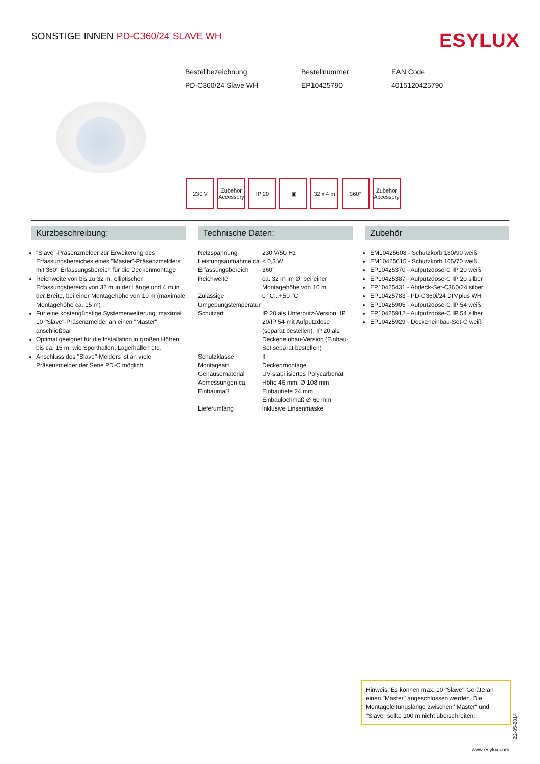SONSTIGE INNEN PD-C360/24 SLAVE WH
ESYLUX
Bestellbezeichnung
PD-C360/24 Slave WH
Bestellnummer
EP10425790
EAN Code
4015120425790
230 V Zubehör Accessory
IP 20 ▣ 32 x 4 m
360° Zubehör Accessory
Kurzbeschreibung:
"Slave"-Präsenzmelder zur Erweiterung des Erfassungsbereiches eines "Master"-Präsenzmelders mit 360° Erfassungsbereich für die Deckenmontage
Reichweite von bis zu 32 m, elliptischer Erfassungsbereich von 32 m in der Länge und 4 m in der Breite, bei einer Montagehöhe von 10 m (maximale Montagehöhe ca. 15 m)
Für eine kostengünstige Systemerweiterung, maximal 10 "Slave"-Präsenzmelder an einen "Master" anschließbar
Optimal geeignet für die Installation in großen Höhen bis ca. 15 m, wie Sporthallen, Lagerhallen etc.
Anschluss des "Slave"-Melders ist an viele Präsenzmelder der Serie PD-C möglich
Technische Daten:
| Netzspannung | 230 V/50 Hz |
| Leistungsaufnahme ca. | < 0,3 W |
| Erfassungsbereich | 360° |
| Reichweite | ca. 32 m im Ø, bei einer Montagehöhe von 10 m |
| Zulässige Umgebungstemperatur | 0 °C...+50 °C |
| Schutzart | IP 20 als Unterputz-Version, IP 20/IP 54 mit Aufputzdose (separat bestellen), IP 20 als Deckeneinbau-Version (Einbau-Set separat bestellen) |
| Schutzklasse | II |
| Montageart | Deckenmontage |
| Gehäusematerial | UV-stabilisiertes Polycarbonat |
| Abmessungen ca. | Höhe 46 mm, Ø 108 mm |
| Einbaumaß | Einbautiefe 24 mm, Einbaulochmaß Ø 60 mm |
| Lieferumfang | inklusive Linsenmaske |
Zubehör
EM10425608 - Schutzkorb 180/90 weiß
EM10425615 - Schutzkorb 165/70 weiß
EP10425370 - Aufputzdose-C IP 20 weiß
EP10425387 - Aufputzdose-C IP 20 silber
EP10425431 - Abdeck-Set-C360/24 silber
EP10425783 - PD-C360i/24 DIMplus WH
EP10425905 - Aufputzdose-C IP 54 weiß
EP10425912 - Aufputzdose-C IP 54 silber
EP10425929 - Deckeneinbau-Set-C weiß
Hinweis: Es können max. 10 "Slave"-Geräte an einen "Master" angeschlossen werden. Die Montageleitungslänge zwischen "Master" und "Slave" sollte 100 m nicht überschreiten.
22-05-2014
www.esylux.com